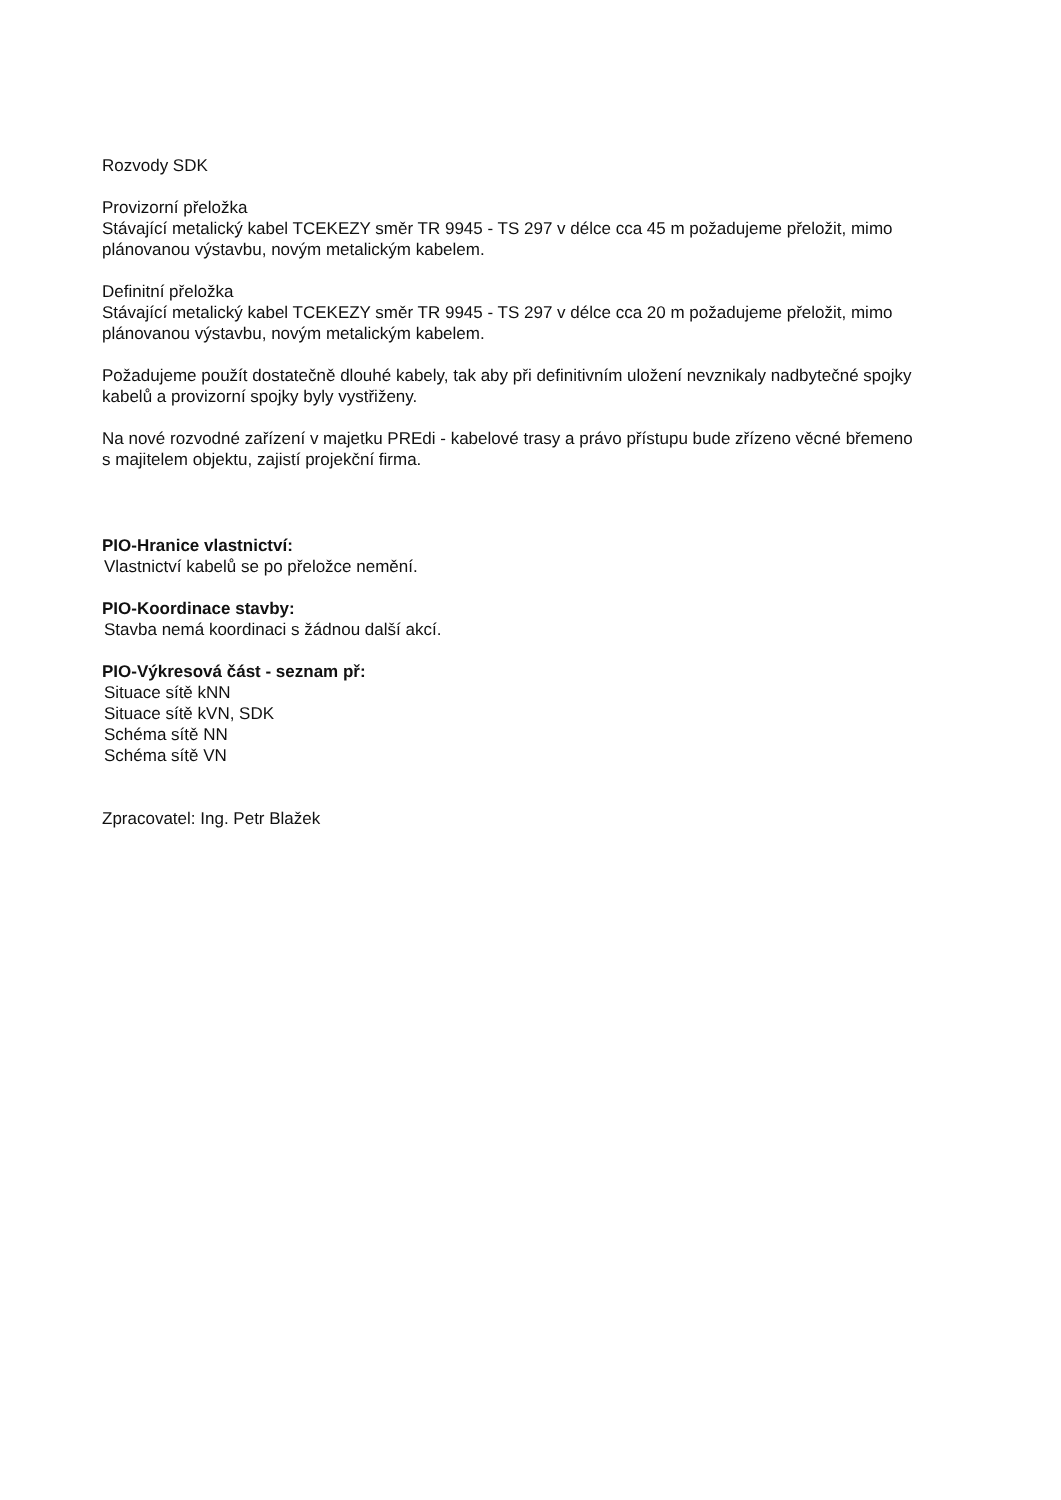Rozvody SDK
Provizorní přeložka
Stávající metalický kabel TCEKEZY směr TR 9945 - TS 297 v délce cca 45 m požadujeme přeložit, mimo plánovanou výstavbu, novým metalickým kabelem.
Definitní přeložka
Stávající metalický kabel TCEKEZY směr TR 9945 - TS 297 v délce cca 20 m požadujeme přeložit, mimo plánovanou výstavbu, novým metalickým kabelem.
Požadujeme použít dostatečně dlouhé kabely, tak aby při definitivním uložení nevznikaly nadbytečné spojky kabelů a provizorní spojky byly vystřiženy.
Na nové rozvodné zařízení v majetku PREdi - kabelové trasy a právo přístupu bude zřízeno věcné břemeno s majitelem objektu, zajistí projekční firma.
PIO-Hranice vlastnictví:
Vlastnictví kabelů se po přeložce nemění.
PIO-Koordinace stavby:
Stavba nemá koordinaci s žádnou další akcí.
PIO-Výkresová část - seznam př:
Situace sítě kNN
Situace sítě kVN, SDK
Schéma sítě NN
Schéma sítě VN
Zpracovatel: Ing. Petr Blažek